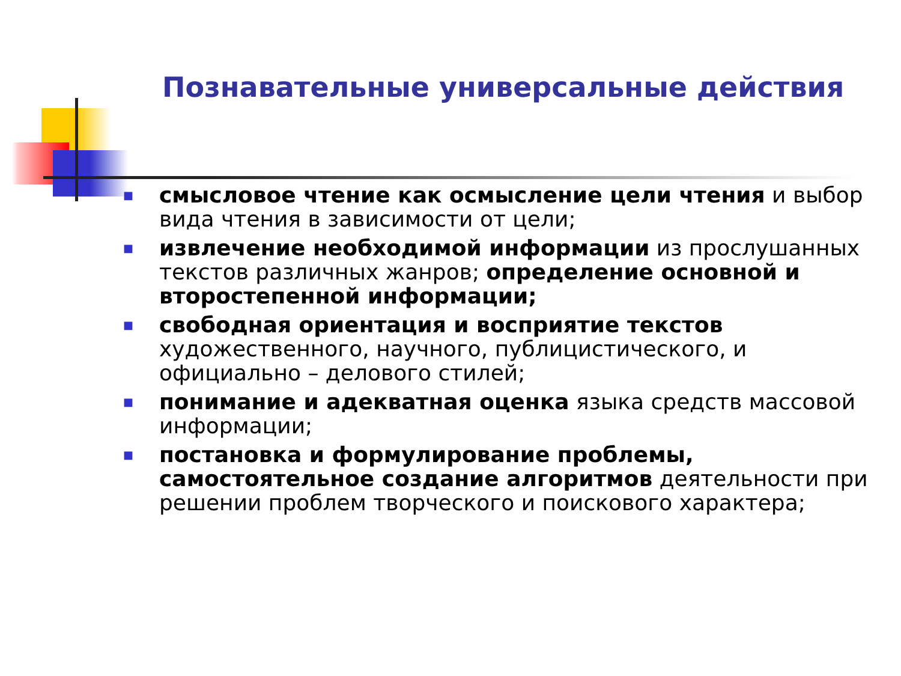Познавательные универсальные действия
■ смысловое чтение как осмысление цели чтения и выбор вида чтения в зависимости от цели;
■ извлечение необходимой информации из прослушанных текстов различных жанров; определение основной и второстепенной информации;
■ свободная ориентация и восприятие текстов художественного, научного, публицистического, и официально – делового стилей;
■ понимание и адекватная оценка языка средств массовой информации;
■ постановка и формулирование проблемы, самостоятельное создание алгоритмов деятельности при решении проблем творческого и поискового характера;